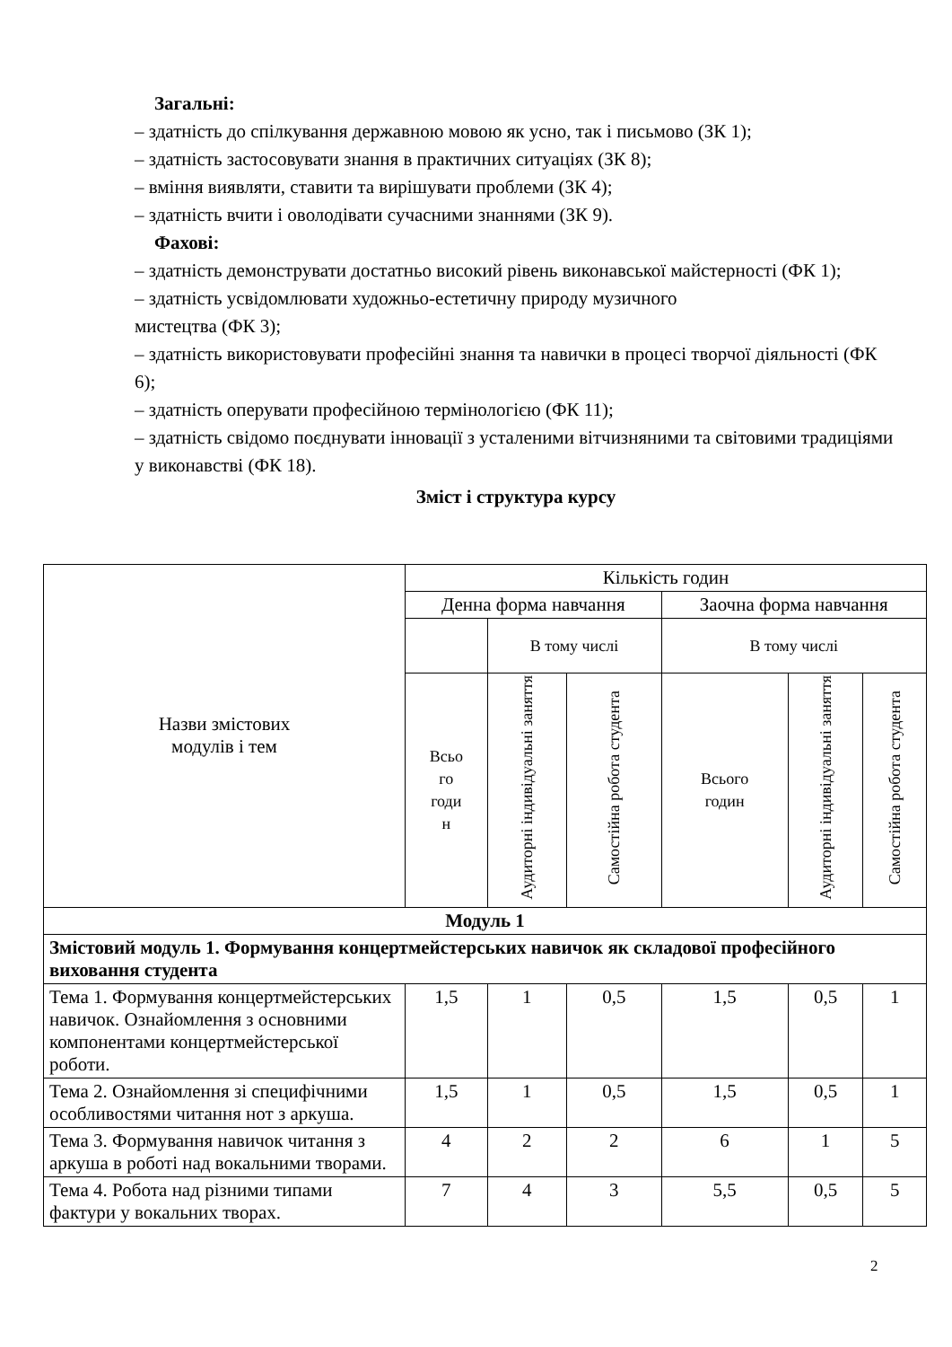Загальні:
– здатність до спілкування державною мовою як усно, так і письмово (ЗК 1);
– здатність застосовувати знання в практичних ситуаціях (ЗК 8);
– вміння виявляти, ставити та вирішувати проблеми (ЗК 4);
– здатність вчити і оволодівати сучасними знаннями (ЗК 9).
Фахові:
– здатність демонструвати достатньо високий рівень виконавської майстерності (ФК 1);
– здатність усвідомлювати художньо-естетичну природу музичного
мистецтва (ФК 3);
– здатність використовувати професійні знання та навички в процесі творчої діяльності (ФК 6);
– здатність оперувати професійною термінологією (ФК 11);
– здатність свідомо поєднувати інновації з усталеними вітчизняними та світовими традиціями у виконавстві (ФК 18).
Зміст і структура курсу
| Назви змістових модулів і тем | Кількість годин | | | | | |
| --- | --- | --- | --- | --- | --- | --- |
| | Денна форма навчання | | | Заочна форма навчання | | |
| | | В тому числі | | В тому числі | | |
| | Всьо го годи н | Аудиторні індивідуальні заняття | Самостійна робота студента | Всього годин | Аудиторні індивідуальні заняття | Самостійна робота студента |
| Модуль 1 | | | | | | |
| Змістовий модуль 1. Формування концертмейстерських навичок як складової професійного виховання студента | | | | | | |
| Тема 1. Формування концертмейстерських навичок. Ознайомлення з основними компонентами концертмейстерської роботи. | 1,5 | 1 | 0,5 | 1,5 | 0,5 | 1 |
| Тема 2. Ознайомлення зі специфічними особливостями читання нот з аркуша. | 1,5 | 1 | 0,5 | 1,5 | 0,5 | 1 |
| Тема 3. Формування навичок читання з аркуша в роботі над вокальними творами. | 4 | 2 | 2 | 6 | 1 | 5 |
| Тема 4. Робота над різними типами фактури у вокальних творах. | 7 | 4 | 3 | 5,5 | 0,5 | 5 |
2